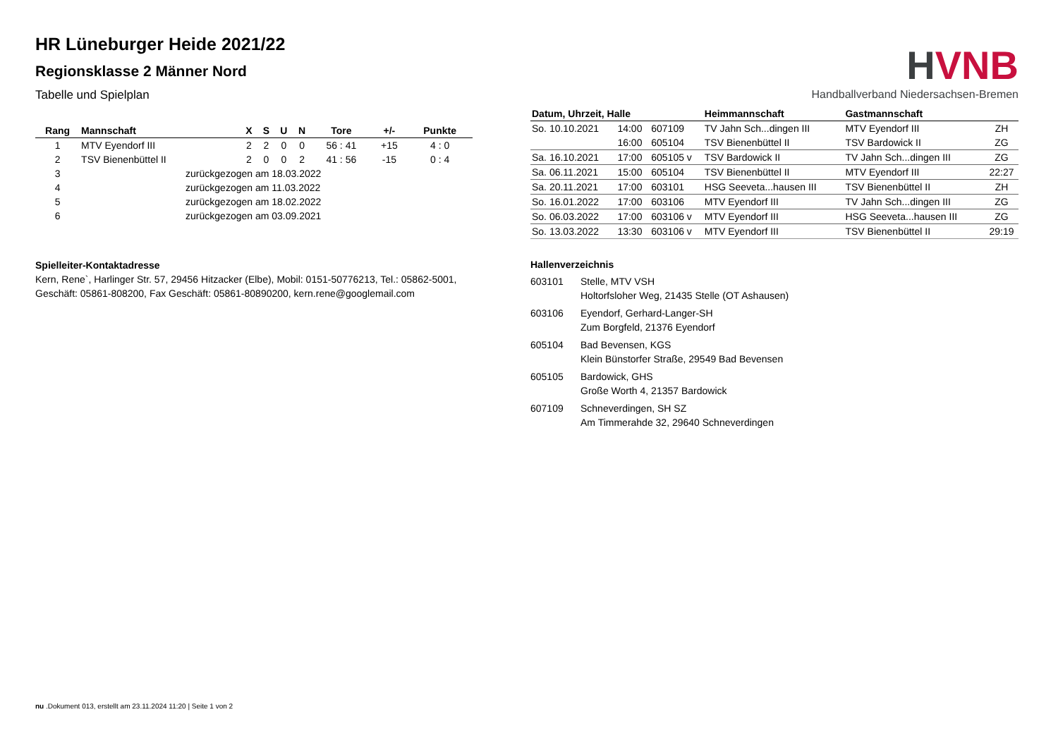HR Lüneburger Heide 2021/22
Regionsklasse 2 Männer Nord
Tabelle und Spielplan
| Rang | Mannschaft | X | S | U | N | Tore | +/- | Punkte |
| --- | --- | --- | --- | --- | --- | --- | --- | --- |
| 1 | MTV Eyendorf III | 2 | 2 | 0 | 0 | 56 : 41 | +15 | 4 : 0 |
| 2 | TSV Bienenbüttel II | 2 | 0 | 0 | 2 | 41 : 56 | -15 | 0 : 4 |
| 3 | zurückgezogen am 18.03.2022 | | | | | | | |
| 4 | zurückgezogen am 11.03.2022 | | | | | | | |
| 5 | zurückgezogen am 18.02.2022 | | | | | | | |
| 6 | zurückgezogen am 03.09.2021 | | | | | | | |
Spielleiter-Kontaktadresse
Kern, Rene`, Harlinger Str. 57, 29456 Hitzacker (Elbe), Mobil: 0151-50776213, Tel.: 05862-5001, Geschäft: 05861-808200, Fax Geschäft: 05861-80890200, kern.rene@googlemail.com
HVNB
Handballverband Niedersachsen-Bremen
| Datum, Uhrzeit, Halle | | | Heimmannschaft | Gastmannschaft | |
| --- | --- | --- | --- | --- | --- |
| So. 10.10.2021 | 14:00 | 607109 | TV Jahn Sch...dingen III | MTV Eyendorf III | ZH |
| | 16:00 | 605104 | TSV Bienenbüttel II | TSV Bardowick II | ZG |
| Sa. 16.10.2021 | 17:00 | 605105 v | TSV Bardowick II | TV Jahn Sch...dingen III | ZG |
| Sa. 06.11.2021 | 15:00 | 605104 | TSV Bienenbüttel II | MTV Eyendorf III | 22:27 |
| Sa. 20.11.2021 | 17:00 | 603101 | HSG Seeveta...hausen III | TSV Bienenbüttel II | ZH |
| So. 16.01.2022 | 17:00 | 603106 | MTV Eyendorf III | TV Jahn Sch...dingen III | ZG |
| So. 06.03.2022 | 17:00 | 603106 v | MTV Eyendorf III | HSG Seeveta...hausen III | ZG |
| So. 13.03.2022 | 13:30 | 603106 v | MTV Eyendorf III | TSV Bienenbüttel II | 29:19 |
Hallenverzeichnis
603101 Stelle, MTV VSH
Holtorfsloher Weg, 21435 Stelle (OT Ashausen)
603106 Eyendorf, Gerhard-Langer-SH
Zum Borgfeld, 21376 Eyendorf
605104 Bad Bevensen, KGS
Klein Bünstorfer Straße, 29549 Bad Bevensen
605105 Bardowick, GHS
Große Worth 4, 21357 Bardowick
607109 Schneverdingen, SH SZ
Am Timmerahde 32, 29640 Schneverdingen
nu .Dokument 013, erstellt am 23.11.2024 11:20 | Seite 1 von 2